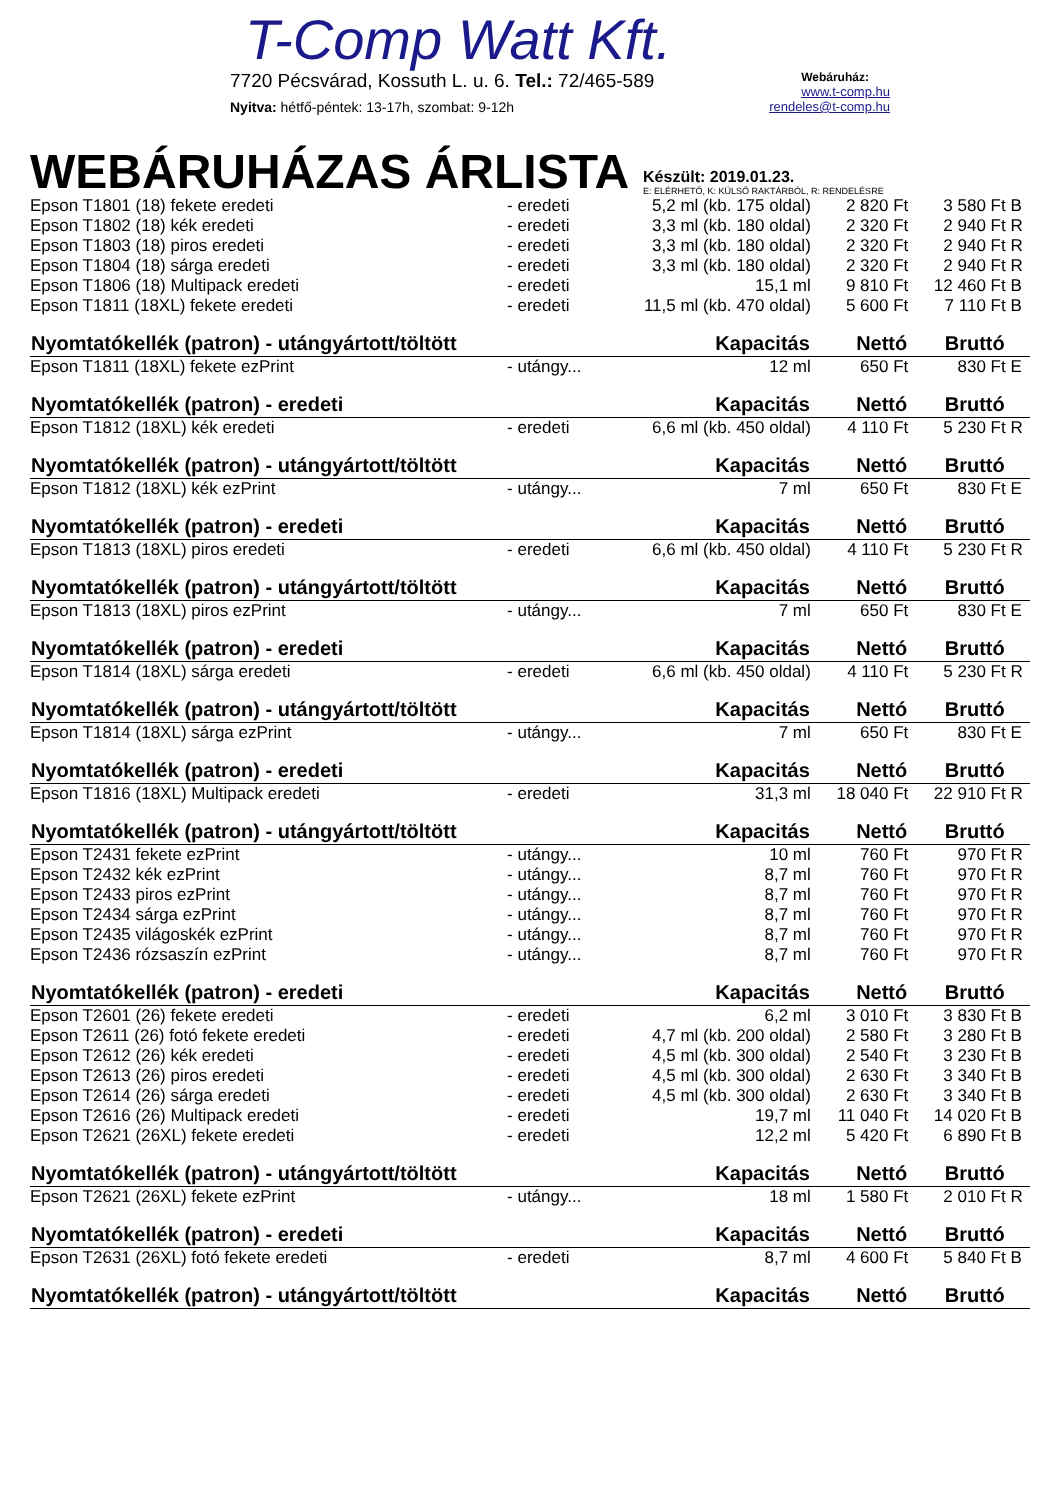T-Comp Watt Kft.
7720 Pécsvárad, Kossuth L. u. 6. Tel.: 72/465-589 Webáruház:
www.t-comp.hu
Nyitva: hétfő-péntek: 13-17h, szombat: 9-12h rendeles@t-comp.hu
WEBÁRUHÁZAS ÁRLISTA
Készült: 2019.01.23.
E: ELÉRHETŐ, K: KÜLSŐ RAKTÁRBÓL, R: RENDELÉSRE
| Epson T1801 (18) fekete eredeti | - eredeti | 5,2 ml (kb. 175 oldal) | 2 820 Ft | 3 580 Ft | B |
| Epson T1802 (18) kék eredeti | - eredeti | 3,3 ml (kb. 180 oldal) | 2 320 Ft | 2 940 Ft | R |
| Epson T1803 (18) piros eredeti | - eredeti | 3,3 ml (kb. 180 oldal) | 2 320 Ft | 2 940 Ft | R |
| Epson T1804 (18) sárga eredeti | - eredeti | 3,3 ml (kb. 180 oldal) | 2 320 Ft | 2 940 Ft | R |
| Epson T1806 (18) Multipack eredeti | - eredeti | 15,1 ml | 9 810 Ft | 12 460 Ft | B |
| Epson T1811 (18XL) fekete eredeti | - eredeti | 11,5 ml (kb. 470 oldal) | 5 600 Ft | 7 110 Ft | B |
| Nyomtatókellék (patron) - utángyártott/töltött | | Kapacitás | Nettó | Bruttó | |
| Epson T1811 (18XL) fekete ezPrint | - utángy... | 12 ml | 650 Ft | 830 Ft | E |
| Nyomtatókellék (patron) - eredeti | | Kapacitás | Nettó | Bruttó | |
| Epson T1812 (18XL) kék eredeti | - eredeti | 6,6 ml (kb. 450 oldal) | 4 110 Ft | 5 230 Ft | R |
| Nyomtatókellék (patron) - utángyártott/töltött | | Kapacitás | Nettó | Bruttó | |
| Epson T1812 (18XL) kék ezPrint | - utángy... | 7 ml | 650 Ft | 830 Ft | E |
| Nyomtatókellék (patron) - eredeti | | Kapacitás | Nettó | Bruttó | |
| Epson T1813 (18XL) piros eredeti | - eredeti | 6,6 ml (kb. 450 oldal) | 4 110 Ft | 5 230 Ft | R |
| Nyomtatókellék (patron) - utángyártott/töltött | | Kapacitás | Nettó | Bruttó | |
| Epson T1813 (18XL) piros ezPrint | - utángy... | 7 ml | 650 Ft | 830 Ft | E |
| Nyomtatókellék (patron) - eredeti | | Kapacitás | Nettó | Bruttó | |
| Epson T1814 (18XL) sárga eredeti | - eredeti | 6,6 ml (kb. 450 oldal) | 4 110 Ft | 5 230 Ft | R |
| Nyomtatókellék (patron) - utángyártott/töltött | | Kapacitás | Nettó | Bruttó | |
| Epson T1814 (18XL) sárga ezPrint | - utángy... | 7 ml | 650 Ft | 830 Ft | E |
| Nyomtatókellék (patron) - eredeti | | Kapacitás | Nettó | Bruttó | |
| Epson T1816 (18XL) Multipack eredeti | - eredeti | 31,3 ml | 18 040 Ft | 22 910 Ft | R |
| Nyomtatókellék (patron) - utángyártott/töltött | | Kapacitás | Nettó | Bruttó | |
| Epson T2431 fekete ezPrint | - utángy... | 10 ml | 760 Ft | 970 Ft | R |
| Epson T2432 kék ezPrint | - utángy... | 8,7 ml | 760 Ft | 970 Ft | R |
| Epson T2433 piros ezPrint | - utángy... | 8,7 ml | 760 Ft | 970 Ft | R |
| Epson T2434 sárga ezPrint | - utángy... | 8,7 ml | 760 Ft | 970 Ft | R |
| Epson T2435 világoskék ezPrint | - utángy... | 8,7 ml | 760 Ft | 970 Ft | R |
| Epson T2436 rózsaszín ezPrint | - utángy... | 8,7 ml | 760 Ft | 970 Ft | R |
| Nyomtatókellék (patron) - eredeti | | Kapacitás | Nettó | Bruttó | |
| Epson T2601 (26) fekete eredeti | - eredeti | 6,2 ml | 3 010 Ft | 3 830 Ft | B |
| Epson T2611 (26) fotó fekete eredeti | - eredeti | 4,7 ml (kb. 200 oldal) | 2 580 Ft | 3 280 Ft | B |
| Epson T2612 (26) kék eredeti | - eredeti | 4,5 ml (kb. 300 oldal) | 2 540 Ft | 3 230 Ft | B |
| Epson T2613 (26) piros eredeti | - eredeti | 4,5 ml (kb. 300 oldal) | 2 630 Ft | 3 340 Ft | B |
| Epson T2614 (26) sárga eredeti | - eredeti | 4,5 ml (kb. 300 oldal) | 2 630 Ft | 3 340 Ft | B |
| Epson T2616 (26) Multipack eredeti | - eredeti | 19,7 ml | 11 040 Ft | 14 020 Ft | B |
| Epson T2621 (26XL) fekete eredeti | - eredeti | 12,2 ml | 5 420 Ft | 6 890 Ft | B |
| Nyomtatókellék (patron) - utángyártott/töltött | | Kapacitás | Nettó | Bruttó | |
| Epson T2621 (26XL) fekete ezPrint | - utángy... | 18 ml | 1 580 Ft | 2 010 Ft | R |
| Nyomtatókellék (patron) - eredeti | | Kapacitás | Nettó | Bruttó | |
| Epson T2631 (26XL) fotó fekete eredeti | - eredeti | 8,7 ml | 4 600 Ft | 5 840 Ft | B |
| Nyomtatókellék (patron) - utángyártott/töltött | | Kapacitás | Nettó | Bruttó | |